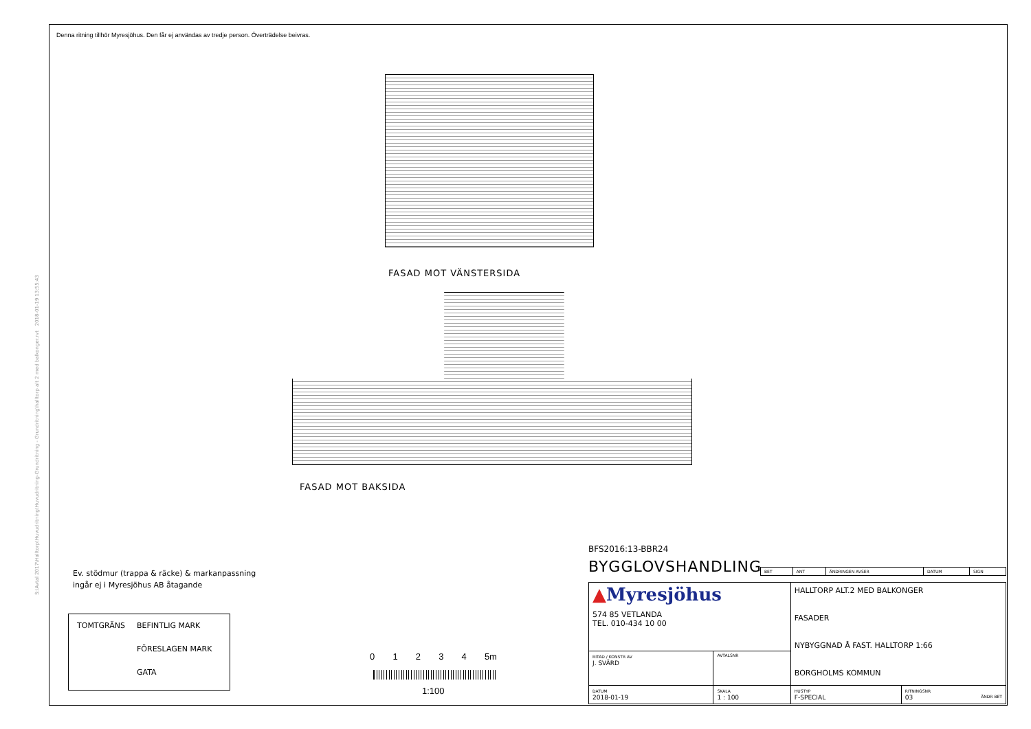Denna ritning tillhör Myresjöhus. Den får ej användas av tredje person. Överträdelse beivras.
S:\Avtal 2017\Halltorp\Huvudritning\Huvudritning-Grundritning - Grundritning\halltorp alt 2 med balkonger.rvt 2018-01-19 13:55:43
FASAD MOT VÄNSTERSIDA
FASAD MOT BAKSIDA
Ev. stödmur (trappa & räcke) & markanpassning
ingår ej i Myresjöhus AB åtagande
TOMTGRÄNS BEFINTLIG MARK
FÖRESLAGEN MARK
GATA
0 1 2 3 4 5m
1:100
BFS2016:13-BBR24
BYGGLOVSHANDLING
| BET | ANT | ÄNDRINGEN AVSER | DATUM | SIGN |
| ▲ Myresjöhus 574 85 VETLANDA TEL. 010-434 10 00 | | HALLTORP ALT.2 MED BALKONGER FASADER NYBYGGNAD Å FAST. HALLTORP 1:66 BORGHOLMS KOMMUN | |
| RITAD / KONSTR AV J. SVÄRD | AVTALSNR | | |
| DATUM 2018-01-19 | SKALA 1 : 100 | HUSTYP F-SPECIAL | RITNINGSNR 03 ÄNDR BET |